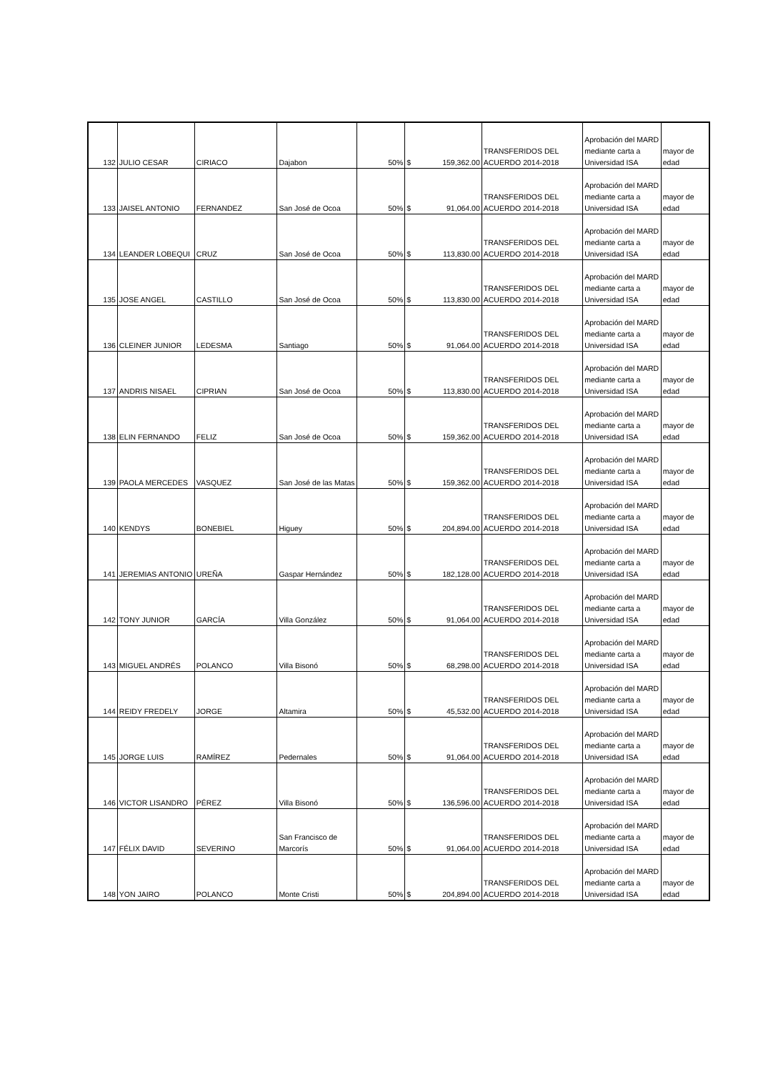| 132 | JULIO CESAR | CIRIACO | Dajabon | 50% | $ 159,362.00 | TRANSFERIDOS DEL ACUERDO 2014-2018 | Aprobación del MARD mediante carta a Universidad ISA | mayor de edad |
| 133 | JAISEL ANTONIO | FERNANDEZ | San José de Ocoa | 50% | $ 91,064.00 | TRANSFERIDOS DEL ACUERDO 2014-2018 | Aprobación del MARD mediante carta a Universidad ISA | mayor de edad |
| 134 | LEANDER LOBEQUI | CRUZ | San José de Ocoa | 50% | $ 113,830.00 | TRANSFERIDOS DEL ACUERDO 2014-2018 | Aprobación del MARD mediante carta a Universidad ISA | mayor de edad |
| 135 | JOSE ANGEL | CASTILLO | San José de Ocoa | 50% | $ 113,830.00 | TRANSFERIDOS DEL ACUERDO 2014-2018 | Aprobación del MARD mediante carta a Universidad ISA | mayor de edad |
| 136 | CLEINER JUNIOR | LEDESMA | Santiago | 50% | $ 91,064.00 | TRANSFERIDOS DEL ACUERDO 2014-2018 | Aprobación del MARD mediante carta a Universidad ISA | mayor de edad |
| 137 | ANDRIS NISAEL | CIPRIAN | San José de Ocoa | 50% | $ 113,830.00 | TRANSFERIDOS DEL ACUERDO 2014-2018 | Aprobación del MARD mediante carta a Universidad ISA | mayor de edad |
| 138 | ELIN FERNANDO | FELIZ | San José de Ocoa | 50% | $ 159,362.00 | TRANSFERIDOS DEL ACUERDO 2014-2018 | Aprobación del MARD mediante carta a Universidad ISA | mayor de edad |
| 139 | PAOLA MERCEDES | VASQUEZ | San José de las Matas | 50% | $ 159,362.00 | TRANSFERIDOS DEL ACUERDO 2014-2018 | Aprobación del MARD mediante carta a Universidad ISA | mayor de edad |
| 140 | KENDYS | BONEBIEL | Higuey | 50% | $ 204,894.00 | TRANSFERIDOS DEL ACUERDO 2014-2018 | Aprobación del MARD mediante carta a Universidad ISA | mayor de edad |
| 141 | JEREMIAS ANTONIO | UREÑA | Gaspar Hernández | 50% | $ 182,128.00 | TRANSFERIDOS DEL ACUERDO 2014-2018 | Aprobación del MARD mediante carta a Universidad ISA | mayor de edad |
| 142 | TONY JUNIOR | GARCÍA | Villa González | 50% | $ 91,064.00 | TRANSFERIDOS DEL ACUERDO 2014-2018 | Aprobación del MARD mediante carta a Universidad ISA | mayor de edad |
| 143 | MIGUEL ANDRÉS | POLANCO | Villa Bisonó | 50% | $ 68,298.00 | TRANSFERIDOS DEL ACUERDO 2014-2018 | Aprobación del MARD mediante carta a Universidad ISA | mayor de edad |
| 144 | REIDY FREDELY | JORGE | Altamira | 50% | $ 45,532.00 | TRANSFERIDOS DEL ACUERDO 2014-2018 | Aprobación del MARD mediante carta a Universidad ISA | mayor de edad |
| 145 | JORGE LUIS | RAMÍREZ | Pedernales | 50% | $ 91,064.00 | TRANSFERIDOS DEL ACUERDO 2014-2018 | Aprobación del MARD mediante carta a Universidad ISA | mayor de edad |
| 146 | VICTOR LISANDRO | PÉREZ | Villa Bisonó | 50% | $ 136,596.00 | TRANSFERIDOS DEL ACUERDO 2014-2018 | Aprobación del MARD mediante carta a Universidad ISA | mayor de edad |
| 147 | FÉLIX DAVID | SEVERINO | San Francisco de Marcorís | 50% | $ 91,064.00 | TRANSFERIDOS DEL ACUERDO 2014-2018 | Aprobación del MARD mediante carta a Universidad ISA | mayor de edad |
| 148 | YON JAIRO | POLANCO | Monte Cristi | 50% | $ 204,894.00 | TRANSFERIDOS DEL ACUERDO 2014-2018 | Aprobación del MARD mediante carta a Universidad ISA | mayor de edad |